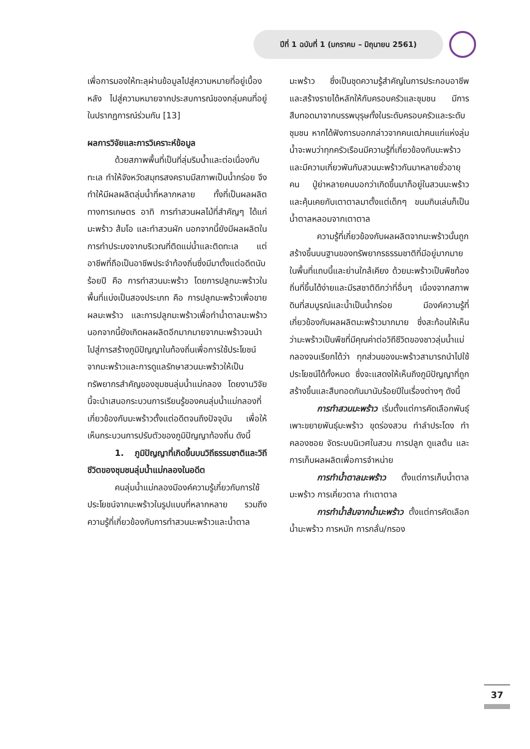ปีที่ 1 ฉบับที่ 1 (มกราคม – มิถุนายน 2561)
เพื่อการมองให้ทะลุผ่านข้อมูลไปสู่ความหมายที่อยู่เบื้องหลัง ไปสู่ความหมายจากประสบการณ์ของกลุ่มคนที่อยู่ในปรากฏการณ์ร่วมกัน [13]
ผลการวิจัยและการวิเคราะห์ข้อมูล
ด้วยสภาพพื้นที่เป็นที่ลุ่มริมน้ำและต่อเนื่องกับทะเล ทำให้จังหวัดสมุทรสงครามมีสภาพเป็นน้ำกร่อย จึงทำให้มีผลผลิตลุ่มน้ำที่หลากหลาย ทั้งที่เป็นผลผลิตทางการเกษตร อาทิ การทำสวนผลไม้ที่สำคัญๆ ได้แก่ มะพร้าว ส้มโอ และทำสวนผัก นอกจากนี้ยังมีผลผลิตในการทำประมงจากบริเวณที่ติดแม่น้ำและติดทะเล แต่อาชีพที่ถือเป็นอาชีพประจำท้องถิ่นซึ่งมีมาตั้งแต่อดีตนับร้อยปี คือ การทำสวนมะพร้าว โดยการปลูกมะพร้าวในพื้นที่แบ่งเป็นสองประเภท คือ การปลูกมะพร้าวเพื่อขายผลมะพร้าว และการปลูกมะพร้าวเพื่อทำน้ำตาลมะพร้าว นอกจากนี้ยังเกิดผลผลิตอีกมากมายจากมะพร้าวจนนำไปสู่การสร้างภูมิปัญญาในท้องถิ่นเพื่อการใช้ประโยชน์จากมะพร้าวและการดูแลรักษาสวนมะพร้าวให้เป็นทรัพยากรสำคัญของชุมชนลุ่มน้ำแม่กลอง โดยงานวิจัยนี้จะนำเสนอกระบวนการเรียนรู้ของคนลุ่มน้ำแม่กลองที่เกี่ยวข้องกับมะพร้าวตั้งแต่อดีตจนถึงปัจจุบัน เพื่อให้เห็นกระบวนการปรับตัวของภูมิปัญญาท้องถิ่น ดังนี้
1. ภูมิปัญญาที่เกิดขึ้นบนวิถีธรรมชาติและวิถีชีวิตของชุมชนลุ่มน้ำแม่กลองในอดีต
คนลุ่มน้ำแม่กลองมีองค์ความรู้เกี่ยวกับการใช้ประโยชน์จากมะพร้าวในรูปแบบที่หลากหลาย รวมถึงความรู้ที่เกี่ยวข้องกับการทำสวนมะพร้าวและน้ำตาล
มะพร้าว ซึ่งเป็นชุดความรู้สำคัญในการประกอบอาชีพและสร้างรายได้หลักให้กับครอบครัวและชุมชน มีการสืบทอดมาจากบรรพบุรุษทั้งในระดับครอบครัวและระดับชุมชน หากได้ฟังการบอกกล่าวจากคนเฒ่าคนแก่แห่งลุ่มน้ำจะพบว่าทุกครัวเรือนมีความรู้ที่เกี่ยวข้องกับมะพร้าวและมีความเกี่ยวพันกับสวนมะพร้าวกันมาหลายชั่วอายุคน ปู่ย่าหลายคนบอกว่าเกิดขึ้นมาก็อยู่ในสวนมะพร้าวและคุ้นเคยกับเตาตาลมาตั้งแต่เด็กๆ ขนมกินเล่นก็เป็นน้ำตาลหลอมจากเตาตาล
ความรู้ที่เกี่ยวข้องกับผลผลิตจากมะพร้าวนั้นถูกสร้างขึ้นบนฐานของทรัพยากรธรรมชาติที่มีอยู่มากมายในพื้นที่แถบนี้และย่านใกล้เคียง ด้วยมะพร้าวเป็นพืชท้องถิ่นที่ขึ้นได้ง่ายและมีรสชาติดีกว่าที่อื่นๆ เนื่องจากสภาพดินที่สมบูรณ์และน้ำเป็นน้ำกร่อย มีองค์ความรู้ที่เกี่ยวข้องกับผลผลิตมะพร้าวมากมาย ซึ่งสะท้อนให้เห็นว่ามะพร้าวเป็นพืชที่มีคุณค่าต่อวิถีชีวิตของชาวลุ่มน้ำแม่กลองจนเรียกได้ว่า ทุกส่วนของมะพร้าวสามารถนำไปใช้ประโยชน์ได้ทั้งหมด ซึ่งจะแสดงให้เห็นถึงภูมิปัญญาที่ถูกสร้างขึ้นและสืบทอดกันมานับร้อยปีในเรื่องต่างๆ ดังนี้
การทำสวนมะพร้าว เริ่มตั้งแต่การคัดเลือกพันธุ์ เพาะขยายพันธุ์มะพร้าว ขุดร่องสวน ทำลำประโดง ทำคลองซอย จัดระบบนิเวศในสวน การปลูก ดูแลต้น และการเก็บผลผลิตเพื่อการจำหน่าย
การทำน้ำตาลมะพร้าว ตั้งแต่การเก็บน้ำตาลมะพร้าว การเคี่ยวตาล ทำเตาตาล
การทำน้ำส้มจากน้ำมะพร้าว ตั้งแต่การคัดเลือกน้ำมะพร้าว การหมัก การกลั่น/กรอง
37